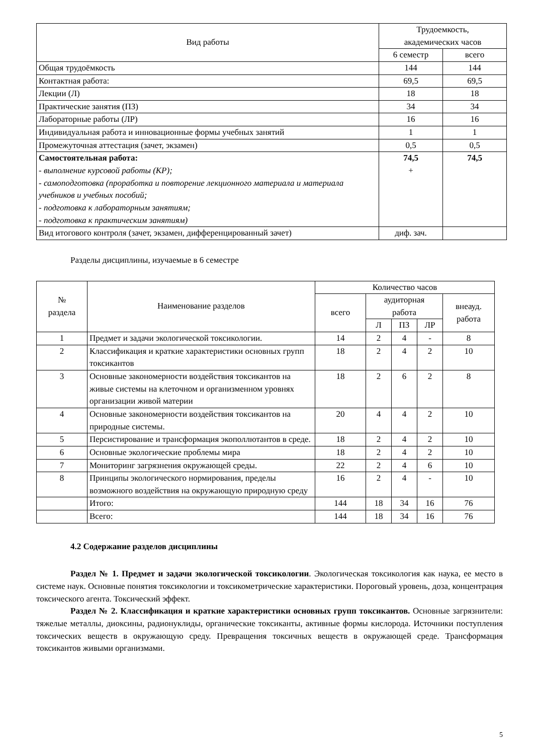| Вид работы | Трудоемкость, академических часов | |
| --- | --- | --- |
| | 6 семестр | всего |
| Общая трудоёмкость | 144 | 144 |
| Контактная работа: | 69,5 | 69,5 |
| Лекции (Л) | 18 | 18 |
| Практические занятия (ПЗ) | 34 | 34 |
| Лабораторные работы (ЛР) | 16 | 16 |
| Индивидуальная работа и инновационные формы учебных занятий | 1 | 1 |
| Промежуточная аттестация (зачет, экзамен) | 0,5 | 0,5 |
| Самостоятельная работа: - выполнение курсовой работы (КР); - самоподготовка (проработка и повторение лекционного материала и материала учебников и учебных пособий; - подготовка к лабораторным занятиям; - подготовка к практическим занятиям) | 74,5 + | 74,5 |
| Вид итогового контроля (зачет, экзамен, дифференцированный зачет) | диф. зач. | |
Разделы дисциплины, изучаемые в 6 семестре
| № раздела | Наименование разделов | Количество часов | | | | |
| --- | --- | --- | --- | --- | --- | --- |
| | | всего | аудиторная работа | | | внеауд. работа |
| | | | Л | ПЗ | ЛР | |
| 1 | Предмет и задачи экологической токсикологии. | 14 | 2 | 4 | - | 8 |
| 2 | Классификация и краткие характеристики основных групп токсикантов | 18 | 2 | 4 | 2 | 10 |
| 3 | Основные закономерности воздействия токсикантов на живые системы на клеточном и организменном уровнях организации живой материи | 18 | 2 | 6 | 2 | 8 |
| 4 | Основные закономерности воздействия токсикантов на природные системы. | 20 | 4 | 4 | 2 | 10 |
| 5 | Персистирование и трансформация экополлютантов в среде. | 18 | 2 | 4 | 2 | 10 |
| 6 | Основные экологические проблемы мира | 18 | 2 | 4 | 2 | 10 |
| 7 | Мониторинг загрязнения окружающей среды. | 22 | 2 | 4 | 6 | 10 |
| 8 | Принципы экологического нормирования, пределы возможного воздействия на окружающую природную среду | 16 | 2 | 4 | - | 10 |
| | Итого: | 144 | 18 | 34 | 16 | 76 |
| | Всего: | 144 | 18 | 34 | 16 | 76 |
4.2 Содержание разделов дисциплины
Раздел № 1. Предмет и задачи экологической токсикологии. Экологическая токсикология как наука, ее место в системе наук. Основные понятия токсикологии и токсикометрические характеристики. Пороговый уровень, доза, концентрация токсического агента. Токсический эффект.
Раздел № 2. Классификация и краткие характеристики основных групп токсикантов. Основные загрязнители: тяжелые металлы, диоксины, радионуклиды, органические токсиканты, активные формы кислорода. Источники поступления токсических веществ в окружающую среду. Превращения токсичных веществ в окружающей среде. Трансформация токсикантов живыми организмами.
5